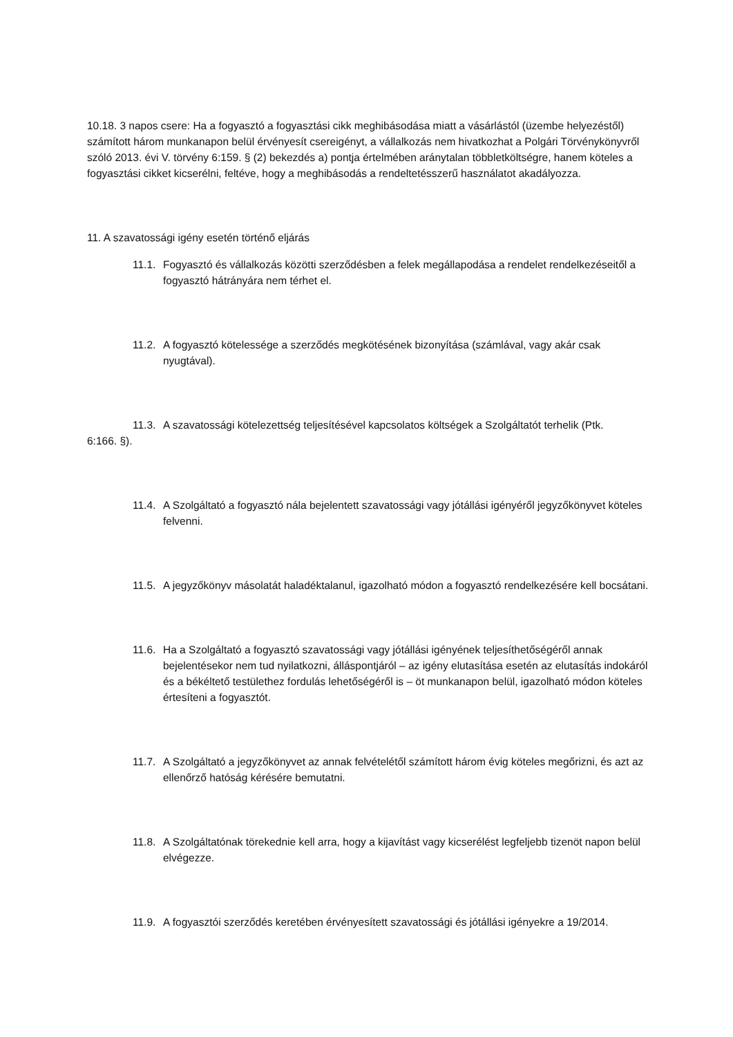10.18. 3 napos csere: Ha a fogyasztó a fogyasztási cikk meghibásodása miatt a vásárlástól (üzembe helyezéstől) számított három munkanapon belül érvényesít csereigényt, a vállalkozás nem hivatkozhat a Polgári Törvénykönyvről szóló 2013. évi V. törvény 6:159. § (2) bekezdés a) pontja értelmében aránytalan többletköltségre, hanem köteles a fogyasztási cikket kicserélni, feltéve, hogy a meghibásodás a rendeltetésszerű használatot akadályozza.
11. A szavatossági igény esetén történő eljárás
11.1. Fogyasztó és vállalkozás közötti szerződésben a felek megállapodása a rendelet rendelkezéseitől a fogyasztó hátrányára nem térhet el.
11.2. A fogyasztó kötelessége a szerződés megkötésének bizonyítása (számlával, vagy akár csak nyugtával).
11.3. A szavatossági kötelezettség teljesítésével kapcsolatos költségek a Szolgáltatót terhelik (Ptk.
6:166. §).
11.4. A Szolgáltató a fogyasztó nála bejelentett szavatossági vagy jótállási igényéről jegyzőkönyvet köteles felvenni.
11.5. A jegyzőkönyv másolatát haladéktalanul, igazolható módon a fogyasztó rendelkezésére kell bocsátani.
11.6. Ha a Szolgáltató a fogyasztó szavatossági vagy jótállási igényének teljesíthetőségéről annak bejelentésekor nem tud nyilatkozni, álláspontjáról – az igény elutasítása esetén az elutasítás indokáról és a békéltető testülethez fordulás lehetőségéről is – öt munkanapon belül, igazolható módon köteles értesíteni a fogyasztót.
11.7. A Szolgáltató a jegyzőkönyvet az annak felvételétől számított három évig köteles megőrizni, és azt az ellenőrző hatóság kérésére bemutatni.
11.8. A Szolgáltatónak törekednie kell arra, hogy a kijavítást vagy kicserélést legfeljebb tizenöt napon belül elvégezze.
11.9. A fogyasztói szerződés keretében érvényesített szavatossági és jótállási igényekre a 19/2014.